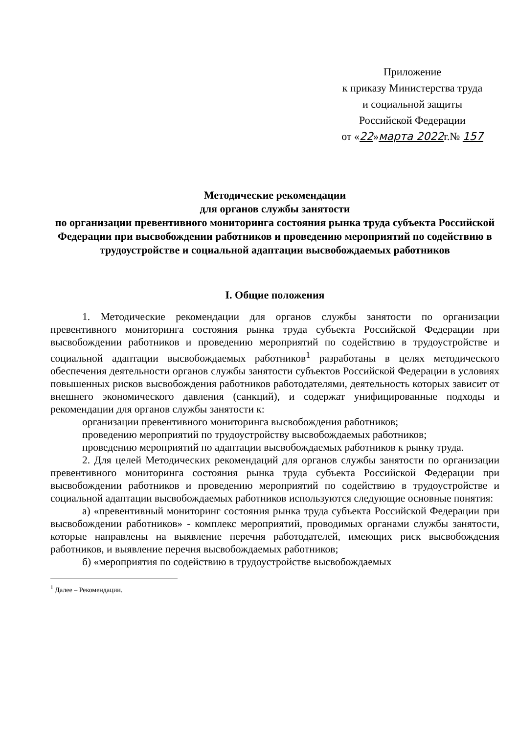Приложение
к приказу Министерства труда
и социальной защиты
Российской Федерации
от «22»марта 2022г.№ 157
Методические рекомендации
для органов службы занятости
по организации превентивного мониторинга состояния рынка труда субъекта Российской Федерации при высвобождении работников и проведению мероприятий по содействию в трудоустройстве и социальной адаптации высвобождаемых работников
I. Общие положения
1. Методические рекомендации для органов службы занятости по организации превентивного мониторинга состояния рынка труда субъекта Российской Федерации при высвобождении работников и проведению мероприятий по содействию в трудоустройстве и социальной адаптации высвобождаемых работников<sup>1</sup> разработаны в целях методического обеспечения деятельности органов службы занятости субъектов Российской Федерации в условиях повышенных рисков высвобождения работников работодателями, деятельность которых зависит от внешнего экономического давления (санкций), и содержат унифицированные подходы и рекомендации для органов службы занятости к:
организации превентивного мониторинга высвобождения работников;
проведению мероприятий по трудоустройству высвобождаемых работников;
проведению мероприятий по адаптации высвобождаемых работников к рынку труда.
2. Для целей Методических рекомендаций для органов службы занятости по организации превентивного мониторинга состояния рынка труда субъекта Российской Федерации при высвобождении работников и проведению мероприятий по содействию в трудоустройстве и социальной адаптации высвобождаемых работников используются следующие основные понятия:
а) «превентивный мониторинг состояния рынка труда субъекта Российской Федерации при высвобождении работников» - комплекс мероприятий, проводимых органами службы занятости, которые направлены на выявление перечня работодателей, имеющих риск высвобождения работников, и выявление перечня высвобождаемых работников;
б) «мероприятия по содействию в трудоустройстве высвобождаемых
<sup>1</sup> Далее – Рекомендации.